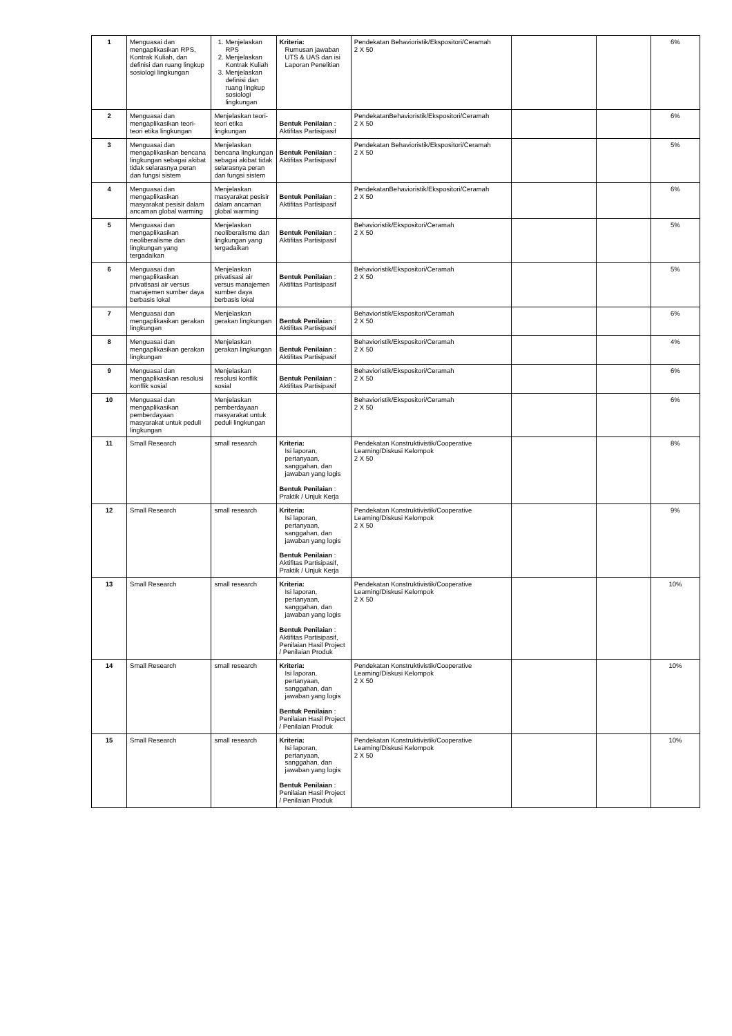| 1 | Menguasai dan mengaplikasikan RPS, Kontrak Kuliah, dan definisi dan ruang lingkup sosiologi lingkungan | 1. Menjelaskan RPS 2. Menjelaskan Kontrak Kuliah 3. Menjelaskan definisi dan ruang lingkup sosiologi lingkungan | Kriteria: Rumusan jawaban UTS & UAS dan isi Laporan Penelitian | Pendekatan Behavioristik/Ekspositori/Ceramah 2 X 50 | | | 6% |
| 2 | Menguasai dan mengaplikasikan teori-teori etika lingkungan | Menjelaskan teori-teori etika lingkungan | Bentuk Penilaian : Aktifitas Partisipasif | PendekatanBehavioristik/Ekspositori/Ceramah 2 X 50 | | | 6% |
| 3 | Menguasai dan mengaplikasikan bencana lingkungan sebagai akibat tidak selarasnya peran dan fungsi sistem | Menjelaskan bencana lingkungan sebagai akibat tidak selarasnya peran dan fungsi sistem | Bentuk Penilaian : Aktifitas Partisipasif | Pendekatan Behavioristik/Ekspositori/Ceramah 2 X 50 | | | 5% |
| 4 | Menguasai dan mengaplikasikan masyarakat pesisir dalam ancaman global warming | Menjelaskan masyarakat pesisir dalam ancaman global warming | Bentuk Penilaian : Aktifitas Partisipasif | PendekatanBehavioristik/Ekspositori/Ceramah 2 X 50 | | | 6% |
| 5 | Menguasai dan mengaplikasikan neoliberalisme dan lingkungan yang tergadaikan | Menjelaskan neoliberalisme dan lingkungan yang tergadaikan | Bentuk Penilaian : Aktifitas Partisipasif | Behavioristik/Ekspositori/Ceramah 2 X 50 | | | 5% |
| 6 | Menguasai dan mengaplikasikan privatisasi air versus manajemen sumber daya berbasis lokal | Menjelaskan privatisasi air versus manajemen sumber daya berbasis lokal | Bentuk Penilaian : Aktifitas Partisipasif | Behavioristik/Ekspositori/Ceramah 2 X 50 | | | 5% |
| 7 | Menguasai dan mengaplikasikan gerakan lingkungan | Menjelaskan gerakan lingkungan | Bentuk Penilaian : Aktifitas Partisipasif | Behavioristik/Ekspositori/Ceramah 2 X 50 | | | 6% |
| 8 | Menguasai dan mengaplikasikan gerakan lingkungan | Menjelaskan gerakan lingkungan | Bentuk Penilaian : Aktifitas Partisipasif | Behavioristik/Ekspositori/Ceramah 2 X 50 | | | 4% |
| 9 | Menguasai dan mengaplikasikan resolusi konflik sosial | Menjelaskan resolusi konflik sosial | Bentuk Penilaian : Aktifitas Partisipasif | Behavioristik/Ekspositori/Ceramah 2 X 50 | | | 6% |
| 10 | Menguasai dan mengaplikasikan pemberdayaan masyarakat untuk peduli lingkungan | Menjelaskan pemberdayaan masyarakat untuk peduli lingkungan | | Behavioristik/Ekspositori/Ceramah 2 X 50 | | | 6% |
| 11 | Small Research | small research | Kriteria: Isi laporan, pertanyaan, sanggahan, dan jawaban yang logis Bentuk Penilaian : Praktik / Unjuk Kerja | Pendekatan Konstruktivistik/Cooperative Learning/Diskusi Kelompok 2 X 50 | | | 8% |
| 12 | Small Research | small research | Kriteria: Isi laporan, pertanyaan, sanggahan, dan jawaban yang logis Bentuk Penilaian : Aktifitas Partisipasif, Praktik / Unjuk Kerja | Pendekatan Konstruktivistik/Cooperative Learning/Diskusi Kelompok 2 X 50 | | | 9% |
| 13 | Small Research | small research | Kriteria: Isi laporan, pertanyaan, sanggahan, dan jawaban yang logis Bentuk Penilaian : Aktifitas Partisipasif, Penilaian Hasil Project / Penilaian Produk | Pendekatan Konstruktivistik/Cooperative Learning/Diskusi Kelompok 2 X 50 | | | 10% |
| 14 | Small Research | small research | Kriteria: Isi laporan, pertanyaan, sanggahan, dan jawaban yang logis Bentuk Penilaian : Penilaian Hasil Project / Penilaian Produk | Pendekatan Konstruktivistik/Cooperative Learning/Diskusi Kelompok 2 X 50 | | | 10% |
| 15 | Small Research | small research | Kriteria: Isi laporan, pertanyaan, sanggahan, dan jawaban yang logis Bentuk Penilaian : Penilaian Hasil Project / Penilaian Produk | Pendekatan Konstruktivistik/Cooperative Learning/Diskusi Kelompok 2 X 50 | | | 10% |